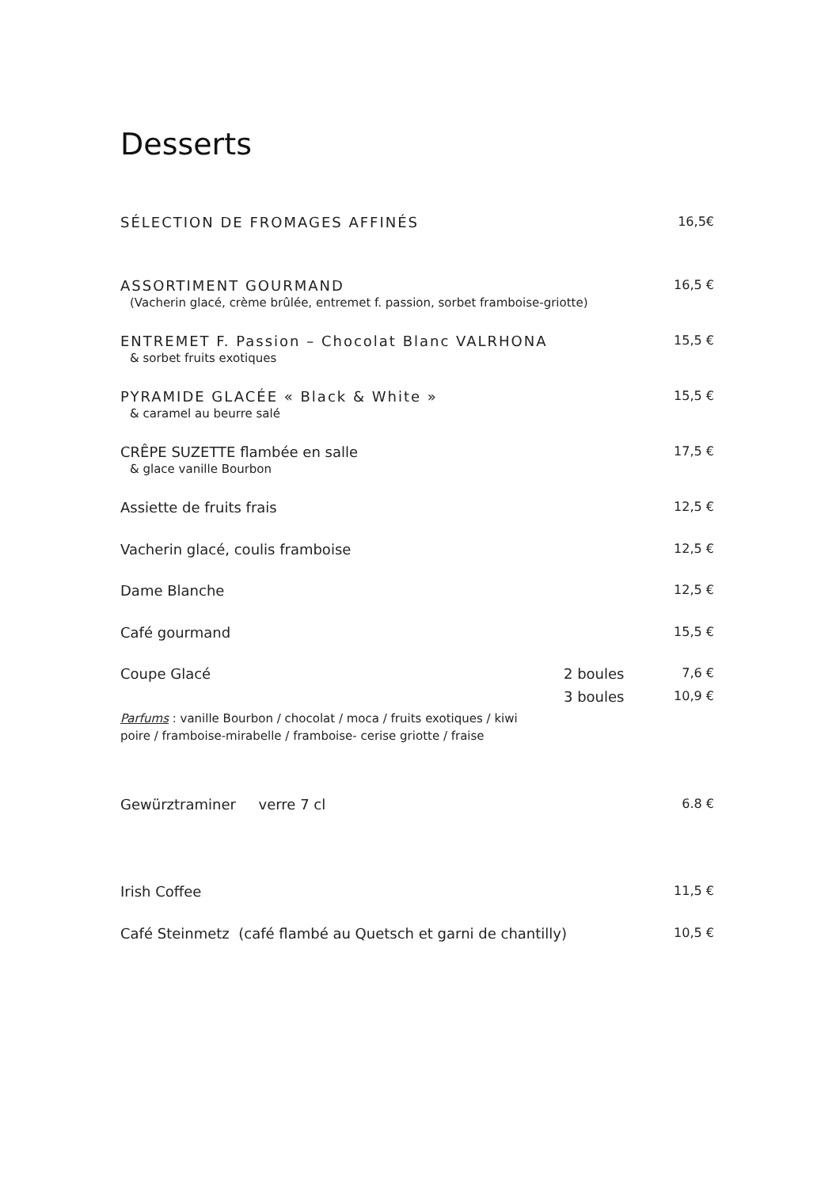Desserts
SÉLECTION DE FROMAGES AFFINÉS 16,5€
ASSORTIMENT GOURMAND 16,5 €
(Vacherin glacé, crème brûlée, entremet f. passion, sorbet framboise-griotte)
ENTREMET F. Passion – Chocolat Blanc VALRHONA 15,5 €
& sorbet fruits exotiques
PYRAMIDE GLACÉE « Black & White » 15,5 €
& caramel au beurre salé
CRÊPE SUZETTE flambée en salle 17,5 €
& glace vanille Bourbon
Assiette de fruits frais 12,5 €
Vacherin glacé, coulis framboise 12,5 €
Dame Blanche 12,5 €
Café gourmand 15,5 €
Coupe Glacé 2 boules 7,6 €
3 boules 10,9 €
Parfums : vanille Bourbon / chocolat / moca / fruits exotiques / kiwi
poire / framboise-mirabelle / framboise- cerise griotte / fraise
Gewürztraminer verre 7 cl 6.8 €
Irish Coffee 11,5 €
Café Steinmetz (café flambé au Quetsch et garni de chantilly) 10,5 €